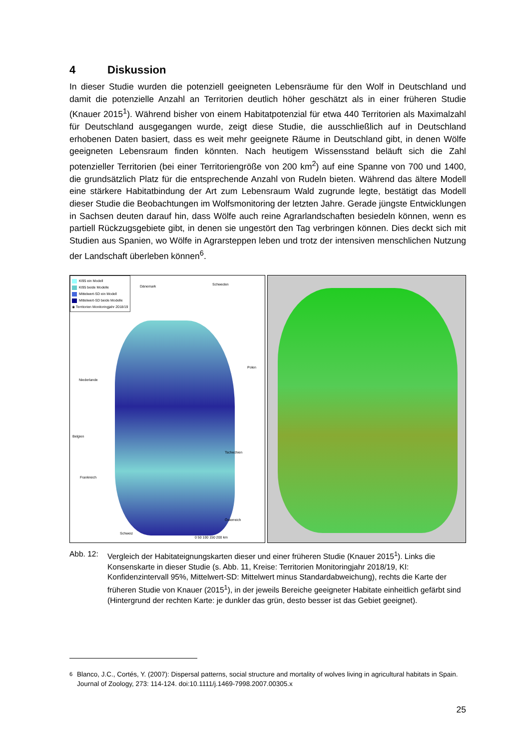4 Diskussion
In dieser Studie wurden die potenziell geeigneten Lebensräume für den Wolf in Deutschland und damit die potenzielle Anzahl an Territorien deutlich höher geschätzt als in einer früheren Studie (Knauer 2015<sup>1</sup>). Während bisher von einem Habitatpotenzial für etwa 440 Territorien als Maximalzahl für Deutschland ausgegangen wurde, zeigt diese Studie, die ausschließlich auf in Deutschland erhobenen Daten basiert, dass es weit mehr geeignete Räume in Deutschland gibt, in denen Wölfe geeigneten Lebensraum finden könnten. Nach heutigem Wissensstand beläuft sich die Zahl potenzieller Territorien (bei einer Territoriengröße von 200 km<sup>2</sup>) auf eine Spanne von 700 und 1400, die grundsätzlich Platz für die entsprechende Anzahl von Rudeln bieten. Während das ältere Modell eine stärkere Habitatbindung der Art zum Lebensraum Wald zugrunde legte, bestätigt das Modell dieser Studie die Beobachtungen im Wolfsmonitoring der letzten Jahre. Gerade jüngste Entwicklungen in Sachsen deuten darauf hin, dass Wölfe auch reine Agrarlandschaften besiedeln können, wenn es partiell Rückzugsgebiete gibt, in denen sie ungestört den Tag verbringen können. Dies deckt sich mit Studien aus Spanien, wo Wölfe in Agrarsteppen leben und trotz der intensiven menschlichen Nutzung der Landschaft überleben können<sup>6</sup>.
KI95 ein Modell
KI95 beide Modelle
Mittelwert-SD ein Modell
Mittelwert-SD beide Modelle
◉ Territorien Monitoringjahr 2018/19
Dänemark Schweden
Polen
Niederlande
Belgien
Frankreich
Tschechien
Österreich
Schweiz
0 50 100 150 200 km
Abb. 12: Vergleich der Habitateignungskarten dieser und einer früheren Studie (Knauer 2015<sup>1</sup>). Links die Konsenskarte in dieser Studie (s. Abb. 11, Kreise: Territorien Monitoringjahr 2018/19, KI: Konfidenzintervall 95%, Mittelwert-SD: Mittelwert minus Standardabweichung), rechts die Karte der früheren Studie von Knauer (2015<sup>1</sup>), in der jeweils Bereiche geeigneter Habitate einheitlich gefärbt sind (Hintergrund der rechten Karte: je dunkler das grün, desto besser ist das Gebiet geeignet).
<sup>6</sup> Blanco, J.C., Cortés, Y. (2007): Dispersal patterns, social structure and mortality of wolves living in agricultural habitats in Spain. Journal of Zoology, 273: 114-124. doi:10.1111/j.1469-7998.2007.00305.x
25